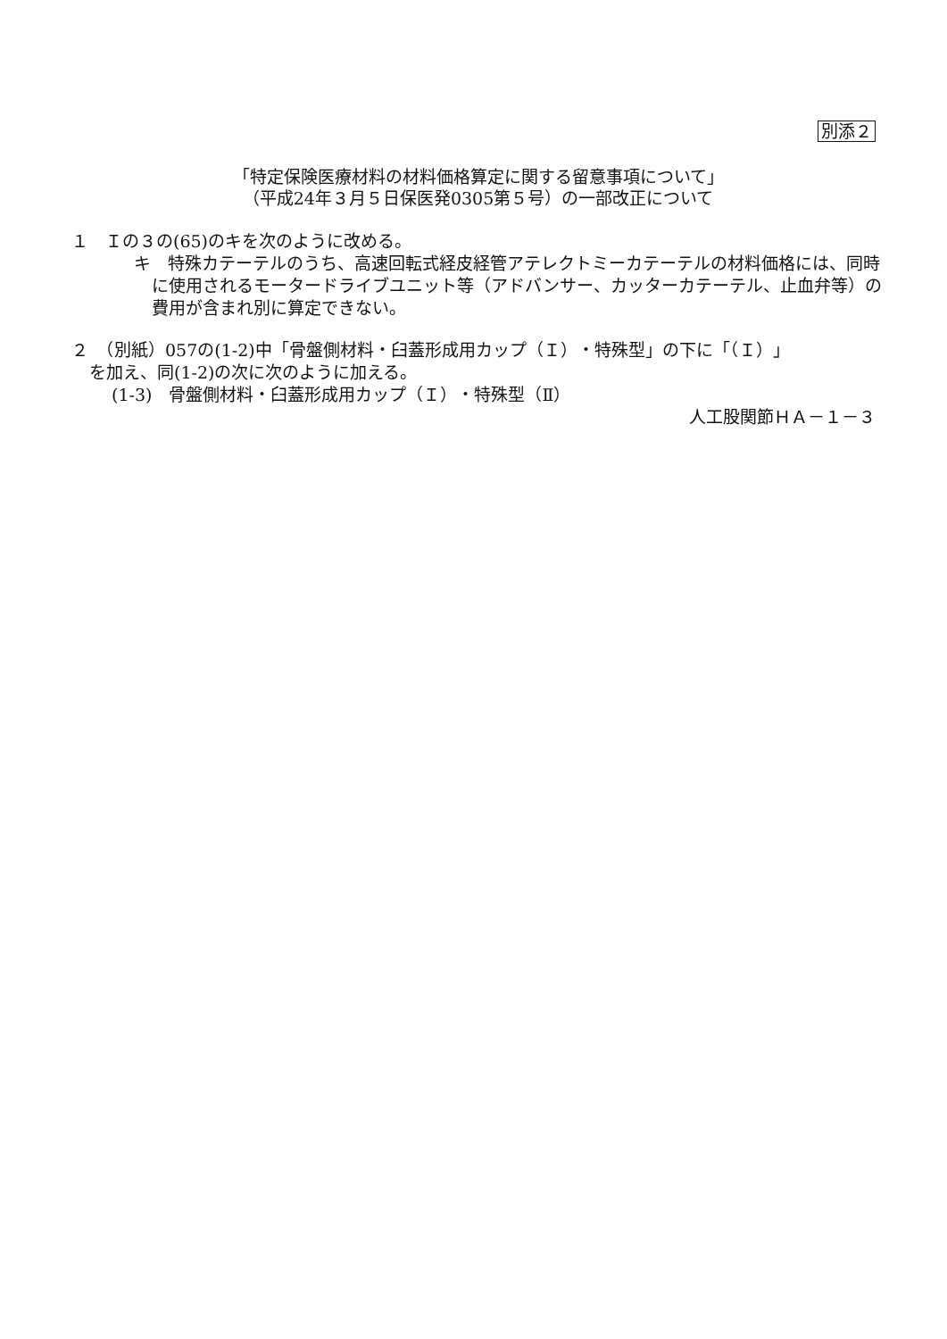別添２
「特定保険医療材料の材料価格算定に関する留意事項について」
（平成24年３月５日保医発0305第５号）の一部改正について
１　Ｉの３の(65)のキを次のように改める。
キ　特殊カテーテルのうち、高速回転式経皮経管アテレクトミーカテーテルの材料価格には、同時に使用されるモータードライブユニット等（アドバンサー、カッターカテーテル、止血弁等）の費用が含まれ別に算定できない。
２　（別紙）057の(1-2)中「骨盤側材料・臼蓋形成用カップ（Ｉ）・特殊型」の下に「（Ｉ）」
を加え、同(1-2)の次に次のように加える。
(1-3)　骨盤側材料・臼蓋形成用カップ（Ｉ）・特殊型（Ⅱ）
人工股関節ＨＡ－１－３